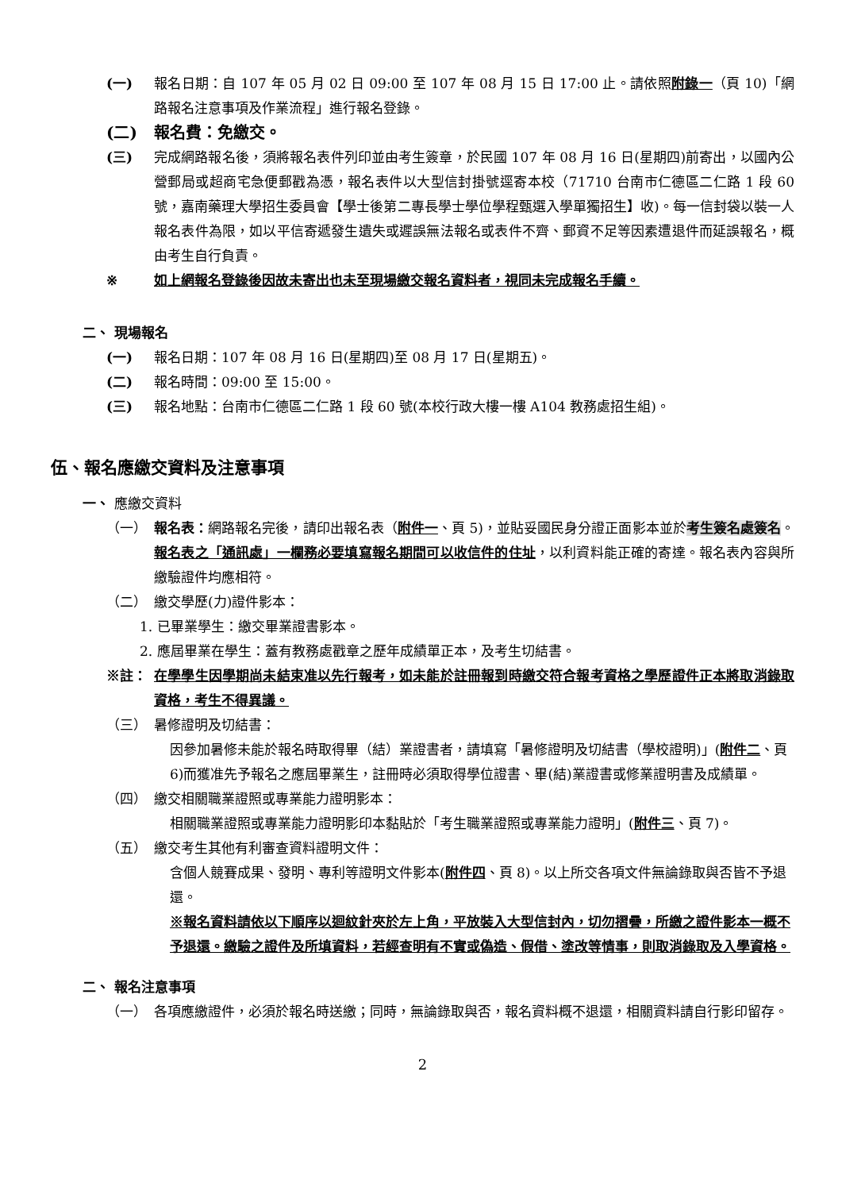(一) 報名日期：自 107 年 05 月 02 日 09:00 至 107 年 08 月 15 日 17:00 止。請依照附錄一（頁 10)「網路報名注意事項及作業流程」進行報名登錄。
(二) 報名費：免繳交。
(三) 完成網路報名後，須將報名表件列印並由考生簽章，於民國 107 年 08 月 16 日(星期四)前寄出，以國內公營郵局或超商宅急便郵戳為憑，報名表件以大型信封掛號逕寄本校（71710 台南市仁德區二仁路 1 段 60 號，嘉南藥理大學招生委員會【學士後第二專長學士學位學程甄選入學單獨招生】收)。每一信封袋以裝一人報名表件為限，如以平信寄遞發生遺失或遲誤無法報名或表件不齊、郵資不足等因素遭退件而延誤報名，概由考生自行負責。
※ 如上網報名登錄後因故未寄出也未至現場繳交報名資料者，視同未完成報名手續。
二、 現場報名
(一) 報名日期：107 年 08 月 16 日(星期四)至 08 月 17 日(星期五)。
(二) 報名時間：09:00 至 15:00。
(三) 報名地點：台南市仁德區二仁路 1 段 60 號(本校行政大樓一樓 A104 教務處招生組)。
伍、報名應繳交資料及注意事項
一、 應繳交資料
（一） 報名表：網路報名完後，請印出報名表（附件一、頁 5)，並貼妥國民身分證正面影本並於考生簽名處簽名。報名表之「通訊處」一欄務必要填寫報名期間可以收信件的住址，以利資料能正確的寄達。報名表內容與所繳驗證件均應相符。
（二） 繳交學歷(力)證件影本：
1. 已畢業學生：繳交畢業證書影本。
2. 應屆畢業在學生：蓋有教務處戳章之歷年成績單正本，及考生切結書。
※註： 在學學生因學期尚未結束准以先行報考，如未能於註冊報到時繳交符合報考資格之學歷證件正本將取消錄取資格，考生不得異議。
（三） 暑修證明及切結書：
因參加暑修未能於報名時取得畢（結）業證書者，請填寫「暑修證明及切結書（學校證明)」(附件二、頁 6)而獲准先予報名之應屆畢業生，註冊時必須取得學位證書、畢(結)業證書或修業證明書及成績單。
（四） 繳交相關職業證照或專業能力證明影本：
相關職業證照或專業能力證明影印本黏貼於「考生職業證照或專業能力證明」(附件三、頁 7)。
（五） 繳交考生其他有利審查資料證明文件：
含個人競賽成果、發明、專利等證明文件影本(附件四、頁 8)。以上所交各項文件無論錄取與否皆不予退還。
※報名資料請依以下順序以迴紋針夾於左上角，平放裝入大型信封內，切勿摺疊，所繳之證件影本一概不予退還。繳驗之證件及所填資料，若經查明有不實或偽造、假借、塗改等情事，則取消錄取及入學資格。
二、 報名注意事項
（一） 各項應繳證件，必須於報名時送繳；同時，無論錄取與否，報名資料概不退還，相關資料請自行影印留存。
2